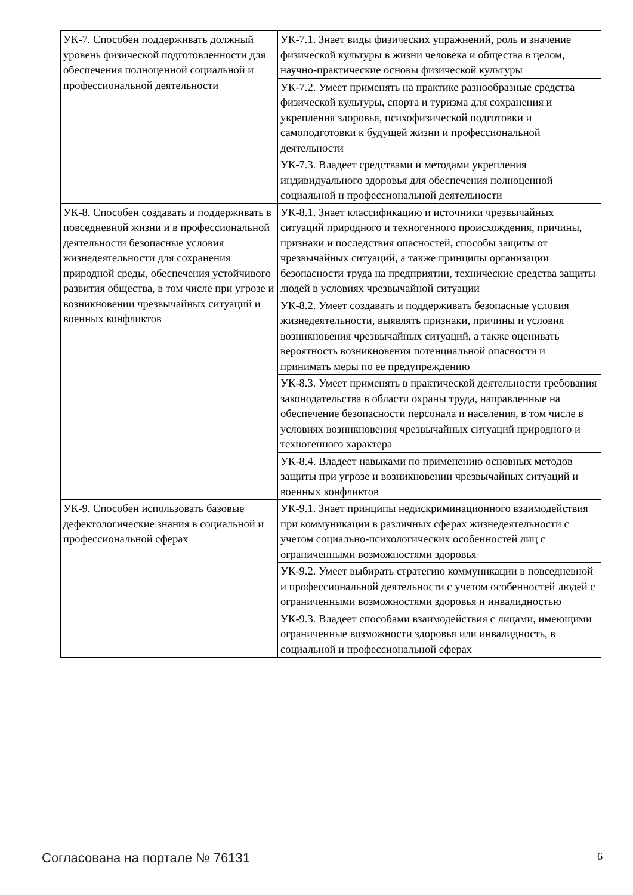| УК-7. Способен поддерживать должный уровень физической подготовленности для обеспечения полноценной социальной и профессиональной деятельности | УК-7.1. Знает виды физических упражнений, роль и значение физической культуры в жизни человека и общества в целом, научно-практические основы физической культуры |
| | УК-7.2. Умеет применять на практике разнообразные средства физической культуры, спорта и туризма для сохранения и укрепления здоровья, психофизической подготовки и самоподготовки к будущей жизни и профессиональной деятельности |
| | УК-7.3. Владеет средствами и методами укрепления индивидуального здоровья для обеспечения полноценной социальной и профессиональной деятельности |
| УК-8. Способен создавать и поддерживать в повседневной жизни и в профессиональной деятельности безопасные условия жизнедеятельности для сохранения природной среды, обеспечения устойчивого развития общества, в том числе при угрозе и возникновении чрезвычайных ситуаций и военных конфликтов | УК-8.1. Знает классификацию и источники чрезвычайных ситуаций природного и техногенного происхождения, причины, признаки и последствия опасностей, способы защиты от чрезвычайных ситуаций, а также принципы организации безопасности труда на предприятии, технические средства защиты людей в условиях чрезвычайной ситуации |
| | УК-8.2. Умеет создавать и поддерживать безопасные условия жизнедеятельности, выявлять признаки, причины и условия возникновения чрезвычайных ситуаций, а также оценивать вероятность возникновения потенциальной опасности и принимать меры по ее предупреждению |
| | УК-8.3. Умеет применять в практической деятельности требования законодательства в области охраны труда, направленные на обеспечение безопасности персонала и населения, в том числе в условиях возникновения чрезвычайных ситуаций природного и техногенного характера |
| | УК-8.4. Владеет навыками по применению основных методов защиты при угрозе и возникновении чрезвычайных ситуаций и военных конфликтов |
| УК-9. Способен использовать базовые дефектологические знания в социальной и профессиональной сферах | УК-9.1. Знает принципы недискриминационного взаимодействия при коммуникации в различных сферах жизнедеятельности с учетом социально-психологических особенностей лиц с ограниченными возможностями здоровья |
| | УК-9.2. Умеет выбирать стратегию коммуникации в повседневной и профессиональной деятельности с учетом особенностей людей с ограниченными возможностями здоровья и инвалидностью |
| | УК-9.3. Владеет способами взаимодействия с лицами, имеющими ограниченные возможности здоровья или инвалидность, в социальной и профессиональной сферах |
Согласована на портале № 76131 6